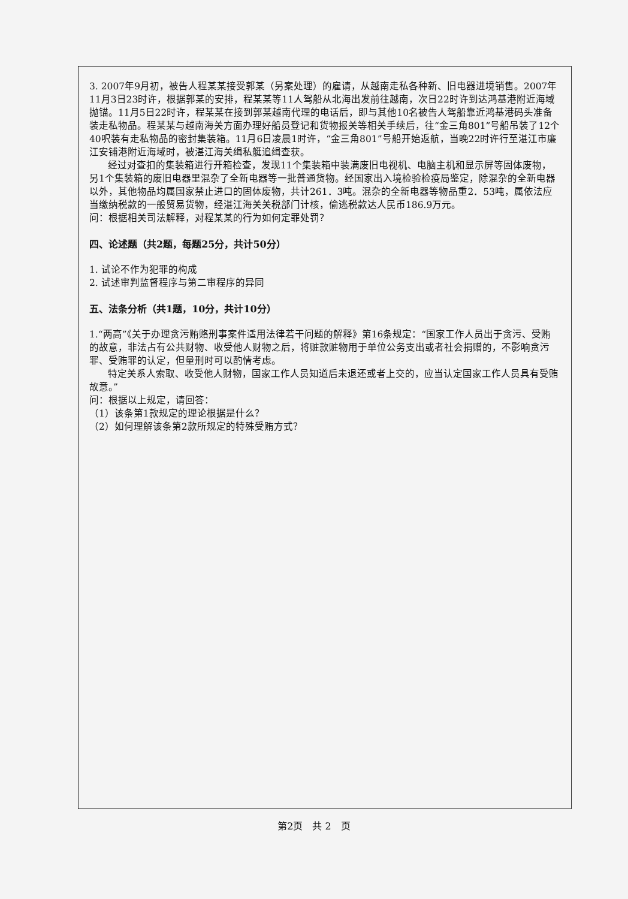3. 2007年9月初，被告人程某某接受郭某（另案处理）的雇请，从越南走私各种新、旧电器进境销售。2007年11月3日23时许，根据郭某的安排，程某某等11人驾船从北海出发前往越南，次日22时许到达鸿基港附近海域抛锚。11月5日22时许，程某某在接到郭某越南代理的电话后，即与其他10名被告人驾船靠近鸿基港码头准备装走私物品。程某某与越南海关方面办理好船员登记和货物报关等相关手续后，往“金三角801”号船吊装了12个40呎装有走私物品的密封集装箱。11月6日凌晨1时许，“金三角801”号船开始返航，当晚22时许行至湛江市廉江安铺港附近海域时，被湛江海关缉私艇追缉查获。
经过对查扣的集装箱进行开箱检查，发现11个集装箱中装满废旧电视机、电脑主机和显示屏等固体废物，另1个集装箱的废旧电器里混杂了全新电器等一批普通货物。经国家出入境检验检疫局鉴定，除混杂的全新电器以外，其他物品均属国家禁止进口的固体废物，共计261．3吨。混杂的全新电器等物品重2．53吨，属依法应当缴纳税款的一般贸易货物，经湛江海关关税部门计核，偷逃税款达人民币186.9万元。
问：根据相关司法解释，对程某某的行为如何定罪处罚？
四、论述题（共2题，每题25分，共计50分）
1. 试论不作为犯罪的构成
2. 试述审判监督程序与第二审程序的异同
五、法条分析（共1题，10分，共计10分）
1.“两高”《关于办理贪污贿赂刑事案件适用法律若干问题的解释》第16条规定：“国家工作人员出于贪污、受贿的故意，非法占有公共财物、收受他人财物之后，将赃款赃物用于单位公务支出或者社会捐赠的，不影响贪污罪、受贿罪的认定，但量刑时可以酌情考虑。
特定关系人索取、收受他人财物，国家工作人员知道后未退还或者上交的，应当认定国家工作人员具有受贿故意。”
问：根据以上规定，请回答：
（1）该条第1款规定的理论根据是什么？
（2）如何理解该条第2款所规定的特殊受贿方式？
第2页　共 2　页